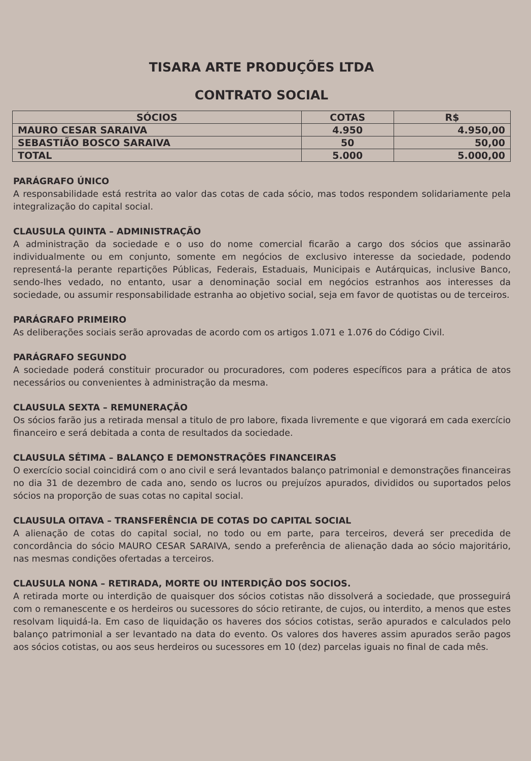TISARA ARTE PRODUÇÕES LTDA
CONTRATO SOCIAL
| SÓCIOS | COTAS | R$ |
| --- | --- | --- |
| MAURO CESAR SARAIVA | 4.950 | 4.950,00 |
| SEBASTIÃO BOSCO SARAIVA | 50 | 50,00 |
| TOTAL | 5.000 | 5.000,00 |
PARÁGRAFO ÚNICO
A responsabilidade está restrita ao valor das cotas de cada sócio, mas todos respondem solidariamente pela integralização do capital social.
CLAUSULA QUINTA – ADMINISTRAÇÃO
A administração da sociedade e o uso do nome comercial ficarão a cargo dos sócios que assinarão individualmente ou em conjunto, somente em negócios de exclusivo interesse da sociedade, podendo representá-la perante repartições Públicas, Federais, Estaduais, Municipais e Autárquicas, inclusive Banco, sendo-lhes vedado, no entanto, usar a denominação social em negócios estranhos aos interesses da sociedade, ou assumir responsabilidade estranha ao objetivo social, seja em favor de quotistas ou de terceiros.
PARÁGRAFO PRIMEIRO
As deliberações sociais serão aprovadas de acordo com os artigos 1.071 e 1.076 do Código Civil.
PARÁGRAFO SEGUNDO
A sociedade poderá constituir procurador ou procuradores, com poderes específicos para a prática de atos necessários ou convenientes à administração da mesma.
CLAUSULA SEXTA – REMUNERAÇÃO
Os sócios farão jus a retirada mensal a titulo de pro labore, fixada livremente e que vigorará em cada exercício financeiro e será debitada a conta de resultados da sociedade.
CLAUSULA SÉTIMA – BALANÇO E DEMONSTRAÇÕES FINANCEIRAS
O exercício social coincidirá com o ano civil e será levantados balanço patrimonial e demonstrações financeiras no dia 31 de dezembro de cada ano, sendo os lucros ou prejuízos apurados, divididos ou suportados pelos sócios na proporção de suas cotas no capital social.
CLAUSULA OITAVA – TRANSFERÊNCIA DE COTAS DO CAPITAL SOCIAL
A alienação de cotas do capital social, no todo ou em parte, para terceiros, deverá ser precedida de concordância do sócio MAURO CESAR SARAIVA, sendo a preferência de alienação dada ao sócio majoritário, nas mesmas condições ofertadas a terceiros.
CLAUSULA NONA – RETIRADA, MORTE OU INTERDIÇÃO DOS SOCIOS.
A retirada morte ou interdição de quaisquer dos sócios cotistas não dissolverá a sociedade, que prosseguirá com o remanescente e os herdeiros ou sucessores do sócio retirante, de cujos, ou interdito, a menos que estes resolvam liquidá-la. Em caso de liquidação os haveres dos sócios cotistas, serão apurados e calculados pelo balanço patrimonial a ser levantado na data do evento. Os valores dos haveres assim apurados serão pagos aos sócios cotistas, ou aos seus herdeiros ou sucessores em 10 (dez) parcelas iguais no final de cada mês.